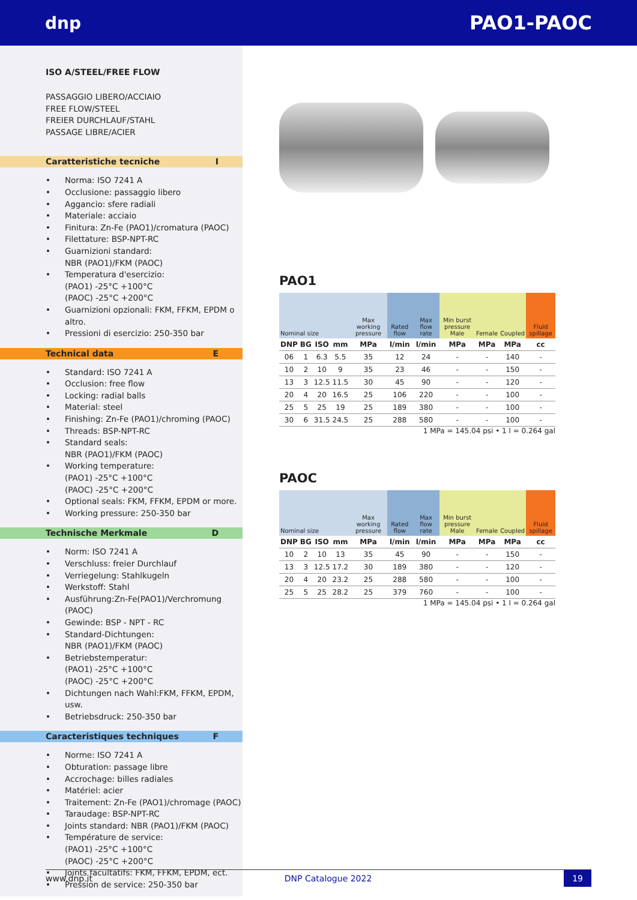dnp PAO1-PAOC
ISO A/STEEL/FREE FLOW
PASSAGGIO LIBERO/ACCIAIO
FREE FLOW/STEEL
FREIER DURCHLAUF/STAHL
PASSAGE LIBRE/ACIER
Caratteristiche tecniche I
Norma: ISO 7241 A
Occlusione: passaggio libero
Aggancio: sfere radiali
Materiale: acciaio
Finitura: Zn-Fe (PAO1)/cromatura (PAOC)
Filettature: BSP-NPT-RC
Guarnizioni standard:
NBR (PAO1)/FKM (PAOC)
Temperatura d'esercizio:
(PAO1) -25°C +100°C
(PAOC) -25°C +200°C
Guarnizioni opzionali: FKM, FFKM, EPDM o altro.
Pressioni di esercizio: 250-350 bar
Technical data E
Standard: ISO 7241 A
Occlusion: free flow
Locking: radial balls
Material: steel
Finishing: Zn-Fe (PAO1)/chroming (PAOC)
Threads: BSP-NPT-RC
Standard seals:
NBR (PAO1)/FKM (PAOC)
Working temperature:
(PAO1) -25°C +100°C
(PAOC) -25°C +200°C
Optional seals: FKM, FFKM, EPDM or more.
Working pressure: 250-350 bar
Technische Merkmale D
Norm: ISO 7241 A
Verschluss: freier Durchlauf
Verriegelung: Stahlkugeln
Werkstoff: Stahl
Ausführung:Zn-Fe(PAO1)/Verchromung (PAOC)
Gewinde: BSP - NPT - RC
Standard-Dichtungen:
NBR (PAO1)/FKM (PAOC)
Betriebstemperatur:
(PAO1) -25°C +100°C
(PAOC) -25°C +200°C
Dichtungen nach Wahl:FKM, FFKM, EPDM, usw.
Betriebsdruck: 250-350 bar
Caracteristiques techniques F
Norme: ISO 7241 A
Obturation: passage libre
Accrochage: billes radiales
Matériel: acier
Traitement: Zn-Fe (PAO1)/chromage (PAOC)
Taraudage: BSP-NPT-RC
Joints standard: NBR (PAO1)/FKM (PAOC)
Température de service:
(PAO1) -25°C +100°C
(PAOC) -25°C +200°C
Joints facultatifs: FKM, FFKM, EPDM, ect.
Pression de service: 250-350 bar
PAO1
| Nominal size | | | | Max working pressure | Rated flow | Max flow rate | Min burst pressure Male | Female | Coupled | Fluid spillage |
| DNP | BG | ISO | mm | MPa | l/min | l/min | MPa | MPa | MPa | cc |
| 06 | 1 | 6.3 | 5.5 | 35 | 12 | 24 | - | - | 140 | - |
| 10 | 2 | 10 | 9 | 35 | 23 | 46 | - | - | 150 | - |
| 13 | 3 | 12.5 | 11.5 | 30 | 45 | 90 | - | - | 120 | - |
| 20 | 4 | 20 | 16.5 | 25 | 106 | 220 | - | - | 100 | - |
| 25 | 5 | 25 | 19 | 25 | 189 | 380 | - | - | 100 | - |
| 30 | 6 | 31.5 | 24.5 | 25 | 288 | 580 | - | - | 100 | - |
1 MPa = 145.04 psi • 1 l = 0.264 gal
PAOC
| Nominal size | | | | Max working pressure | Rated flow | Max flow rate | Min burst pressure Male | Female | Coupled | Fluid spillage |
| DNP | BG | ISO | mm | MPa | l/min | l/min | MPa | MPa | MPa | cc |
| 10 | 2 | 10 | 13 | 35 | 45 | 90 | - | - | 150 | - |
| 13 | 3 | 12.5 | 17.2 | 30 | 189 | 380 | - | - | 120 | - |
| 20 | 4 | 20 | 23.2 | 25 | 288 | 580 | - | - | 100 | - |
| 25 | 5 | 25 | 28.2 | 25 | 379 | 760 | - | - | 100 | - |
1 MPa = 145.04 psi • 1 l = 0.264 gal
www.dnp.it DNP Catalogue 2022 19